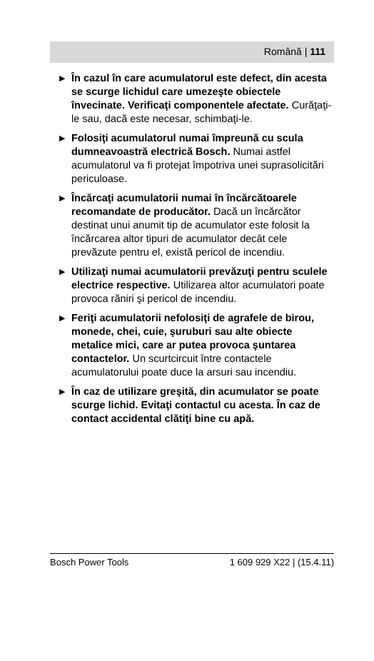Română | 111
▶
În cazul în care acumulatorul este defect, din acesta se scurge lichidul care umezeşte obiectele învecinate. Verificaţi componentele afectate. Curăţaţi-le sau, dacă este necesar, schimbaţi-le.
▶
Folosiţi acumulatorul numai împreună cu scula dumneavoastră electrică Bosch. Numai astfel acumulatorul va fi protejat împotriva unei suprasolicitări periculoase.
▶
Încărcaţi acumulatorii numai în încărcătoarele recomandate de producător. Dacă un încărcător destinat unui anumit tip de acumulator este folosit la încărcarea altor tipuri de acumulator decât cele prevăzute pentru el, există pericol de incendiu.
▶
Utilizaţi numai acumulatorii prevăzuţi pentru sculele electrice respective. Utilizarea altor acumulatori poate provoca răniri şi pericol de incendiu.
▶
Feriţi acumulatorii nefolosiţi de agrafele de birou, monede, chei, cuie, şuruburi sau alte obiecte metalice mici, care ar putea provoca şuntarea contactelor. Un scurtcircuit între contactele acumulatorului poate duce la arsuri sau incendiu.
▶
În caz de utilizare greşită, din acumulator se poate scurge lichid. Evitaţi contactul cu acesta. În caz de contact accidental clătiţi bine cu apă.
Bosch Power Tools 1 609 929 X22 | (15.4.11)